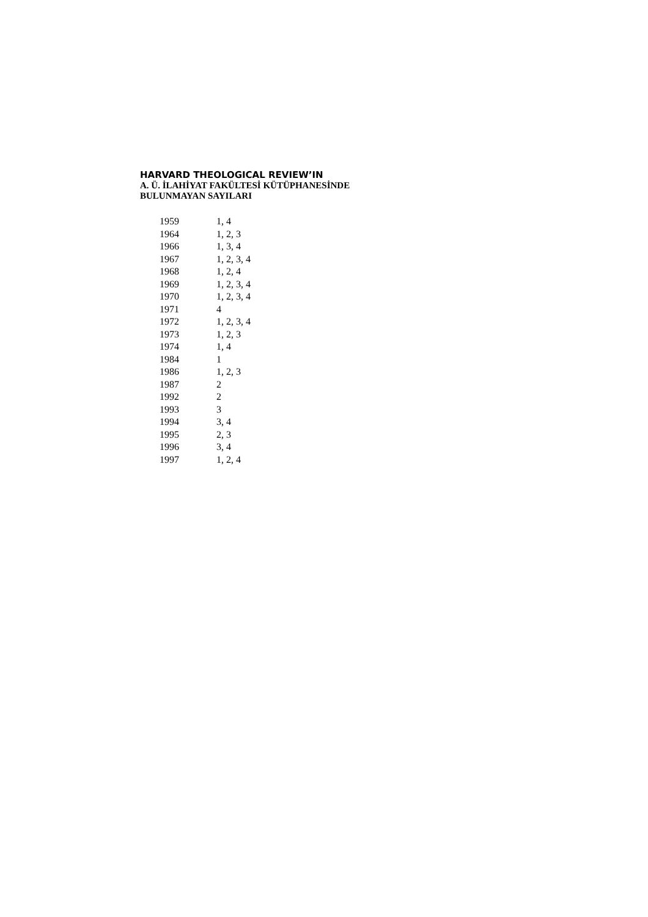HARVARD THEOLOGICAL REVIEW’IN
A. Ü. İLAHİYAT FAKÜLTESİ KÜTÜPHANESİNDE
BULUNMAYAN SAYILARI
| 1959 | 1, 4 |
| 1964 | 1, 2, 3 |
| 1966 | 1, 3, 4 |
| 1967 | 1, 2, 3, 4 |
| 1968 | 1, 2, 4 |
| 1969 | 1, 2, 3, 4 |
| 1970 | 1, 2, 3, 4 |
| 1971 | 4 |
| 1972 | 1, 2, 3, 4 |
| 1973 | 1, 2, 3 |
| 1974 | 1, 4 |
| 1984 | 1 |
| 1986 | 1, 2, 3 |
| 1987 | 2 |
| 1992 | 2 |
| 1993 | 3 |
| 1994 | 3, 4 |
| 1995 | 2, 3 |
| 1996 | 3, 4 |
| 1997 | 1, 2, 4 |